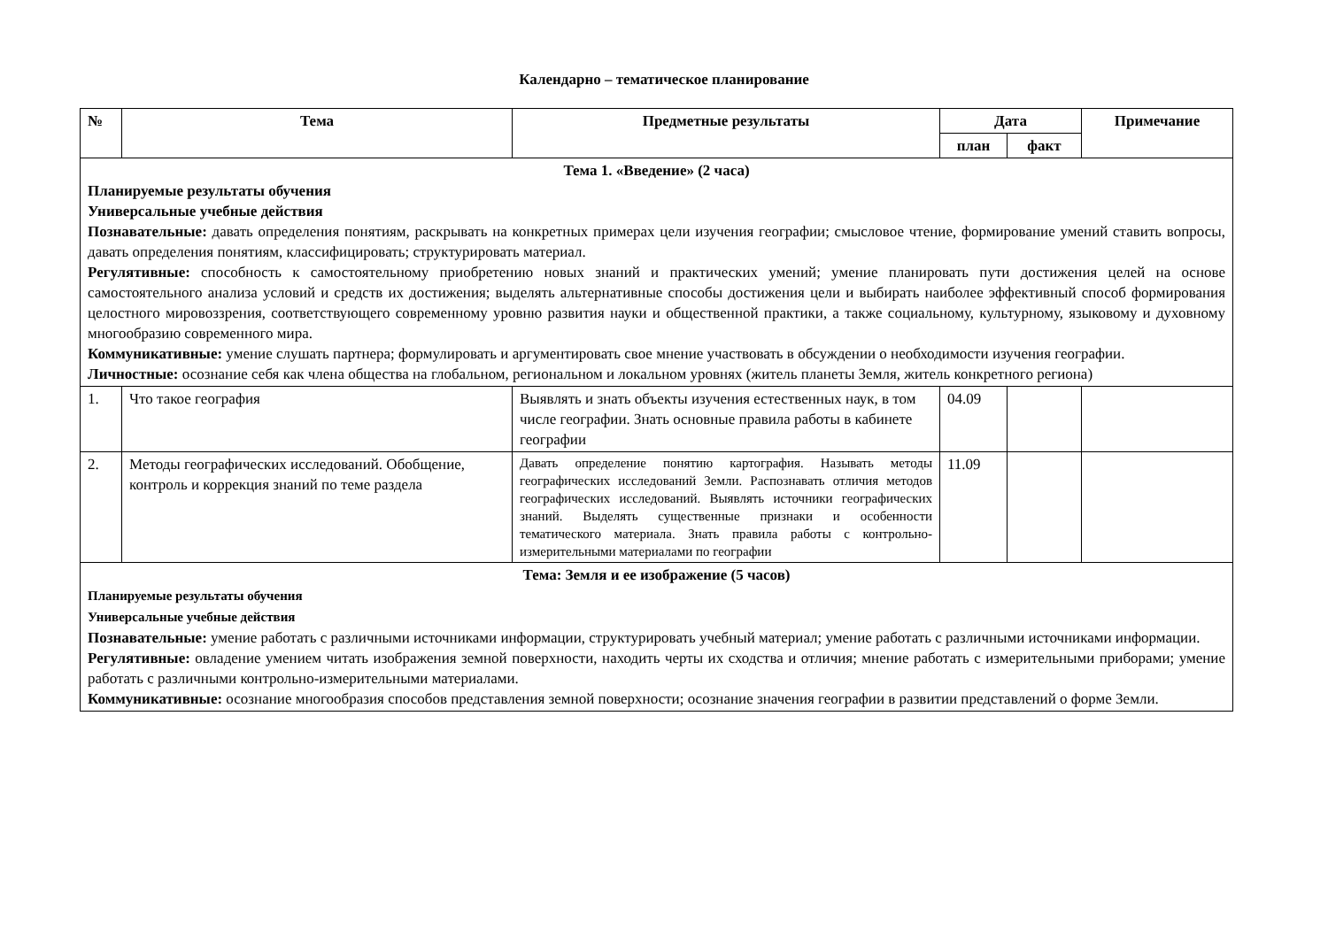Календарно – тематическое планирование
| № | Тема | Предметные результаты | Дата | | Примечание |
| --- | --- | --- | --- | --- | --- |
| | | | план | факт | |
| Тема 1. «Введение» (2 часа) Планируемые результаты обучения Универсальные учебные действия Познавательные: давать определения понятиям, раскрывать на конкретных примерах цели изучения географии; смысловое чтение, формирование умений ставить вопросы, давать определения понятиям, классифицировать; структурировать материал. Регулятивные: способность к самостоятельному приобретению новых знаний и практических умений; умение планировать пути достижения целей на основе самостоятельного анализа условий и средств их достижения; выделять альтернативные способы достижения цели и выбирать наиболее эффективный способ формирования целостного мировоззрения, соответствующего современному уровню развития науки и общественной практики, а также социальному, культурному, языковому и духовному многообразию современного мира. Коммуникативные: умение слушать партнера; формулировать и аргументировать свое мнение участвовать в обсуждении о необходимости изучения географии. Личностные: осознание себя как члена общества на глобальном, региональном и локальном уровнях (житель планеты Земля, житель конкретного региона) | | | | | |
| 1. | Что такое география | Выявлять и знать объекты изучения естественных наук, в том числе географии. Знать основные правила работы в кабинете географии | 04.09 | | |
| 2. | Методы географических исследований. Обобщение, контроль и коррекция знаний по теме раздела | Давать определение понятию картография. Называть методы географических исследований Земли. Распознавать отличия методов географических исследований. Выявлять источники географических знаний. Выделять существенные признаки и особенности тематического материала. Знать правила работы с контрольно-измерительными материалами по географии | 11.09 | | |
| Тема: Земля и ее изображение (5 часов) Планируемые результаты обучения Универсальные учебные действия Познавательные: умение работать с различными источниками информации, структурировать учебный материал; умение работать с различными источниками информации. Регулятивные: овладение умением читать изображения земной поверхности, находить черты их сходства и отличия; мнение работать с измерительными приборами; умение работать с различными контрольно-измерительными материалами. Коммуникативные: осознание многообразия способов представления земной поверхности; осознание значения географии в развитии представлений о форме Земли. | | | | | |